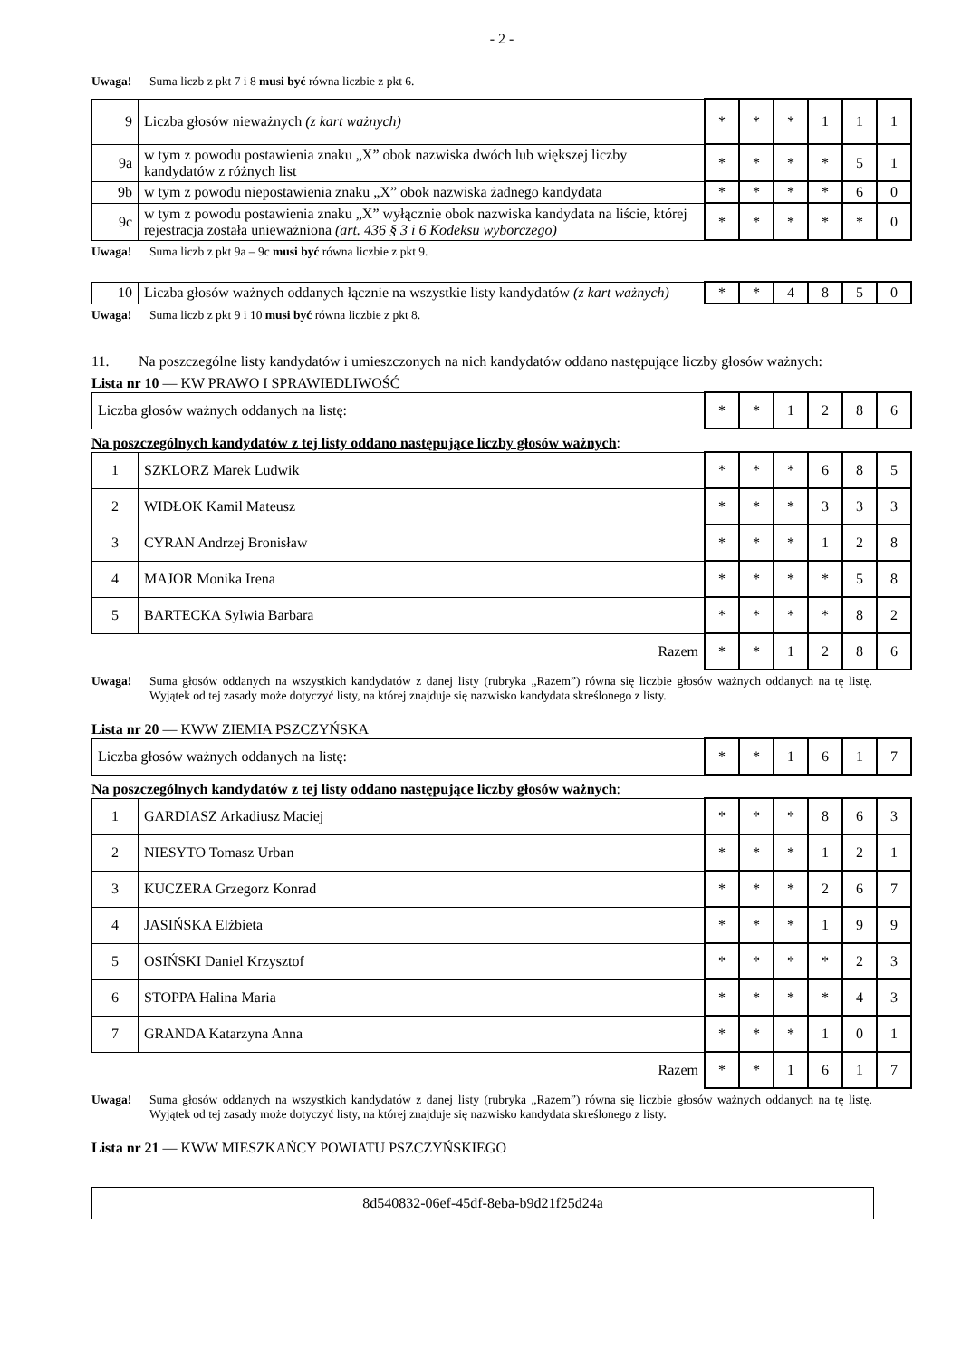- 2 -
Uwaga! Suma liczb z pkt 7 i 8 musi być równa liczbie z pkt 6.
| 9 | Liczba głosów nieważnych (z kart ważnych) | * | * | * | 1 | 1 | 1 |
| 9a | w tym z powodu postawienia znaku „X” obok nazwiska dwóch lub większej liczby kandydatów z różnych list | * | * | * | * | 5 | 1 |
| 9b | w tym z powodu niepostawienia znaku „X” obok nazwiska żadnego kandydata | * | * | * | * | 6 | 0 |
| 9c | w tym z powodu postawienia znaku „X” wyłącznie obok nazwiska kandydata na liście, której rejestracja została unieważniona (art. 436 § 3 i 6 Kodeksu wyborczego) | * | * | * | * | * | 0 |
Uwaga! Suma liczb z pkt 9a – 9c musi być równa liczbie z pkt 9.
| 10 | Liczba głosów ważnych oddanych łącznie na wszystkie listy kandydatów (z kart ważnych) | * | * | 4 | 8 | 5 | 0 |
Uwaga! Suma liczb z pkt 9 i 10 musi być równa liczbie z pkt 8.
11. Na poszczególne listy kandydatów i umieszczonych na nich kandydatów oddano następujące liczby głosów ważnych:
Lista nr 10 — KW PRAWO I SPRAWIEDLIWOŚĆ
| Liczba głosów ważnych oddanych na listę: | * | * | 1 | 2 | 8 | 6 |
Na poszczególnych kandydatów z tej listy oddano następujące liczby głosów ważnych:
| 1 | SZKLORZ Marek Ludwik | * | * | * | 6 | 8 | 5 |
| 2 | WIDŁOK Kamil Mateusz | * | * | * | 3 | 3 | 3 |
| 3 | CYRAN Andrzej Bronisław | * | * | * | 1 | 2 | 8 |
| 4 | MAJOR Monika Irena | * | * | * | * | 5 | 8 |
| 5 | BARTECKA Sylwia Barbara | * | * | * | * | 8 | 2 |
| Razem | | * | * | 1 | 2 | 8 | 6 |
Uwaga! Suma głosów oddanych na wszystkich kandydatów z danej listy (rubryka „Razem”) równa się liczbie głosów ważnych oddanych na tę listę. Wyjątek od tej zasady może dotyczyć listy, na której znajduje się nazwisko kandydata skreślonego z listy.
Lista nr 20 — KWW ZIEMIA PSZCZYŃSKA
| Liczba głosów ważnych oddanych na listę: | * | * | 1 | 6 | 1 | 7 |
Na poszczególnych kandydatów z tej listy oddano następujące liczby głosów ważnych:
| 1 | GARDIASZ Arkadiusz Maciej | * | * | * | 8 | 6 | 3 |
| 2 | NIESYTO Tomasz Urban | * | * | * | 1 | 2 | 1 |
| 3 | KUCZERA Grzegorz Konrad | * | * | * | 2 | 6 | 7 |
| 4 | JASIŃSKA Elżbieta | * | * | * | 1 | 9 | 9 |
| 5 | OSIŃSKI Daniel Krzysztof | * | * | * | * | 2 | 3 |
| 6 | STOPPA Halina Maria | * | * | * | * | 4 | 3 |
| 7 | GRANDA Katarzyna Anna | * | * | * | 1 | 0 | 1 |
| Razem | | * | * | 1 | 6 | 1 | 7 |
Uwaga! Suma głosów oddanych na wszystkich kandydatów z danej listy (rubryka „Razem”) równa się liczbie głosów ważnych oddanych na tę listę. Wyjątek od tej zasady może dotyczyć listy, na której znajduje się nazwisko kandydata skreślonego z listy.
Lista nr 21 — KWW MIESZKAŃCY POWIATU PSZCZYŃSKIEGO
8d540832-06ef-45df-8eba-b9d21f25d24a